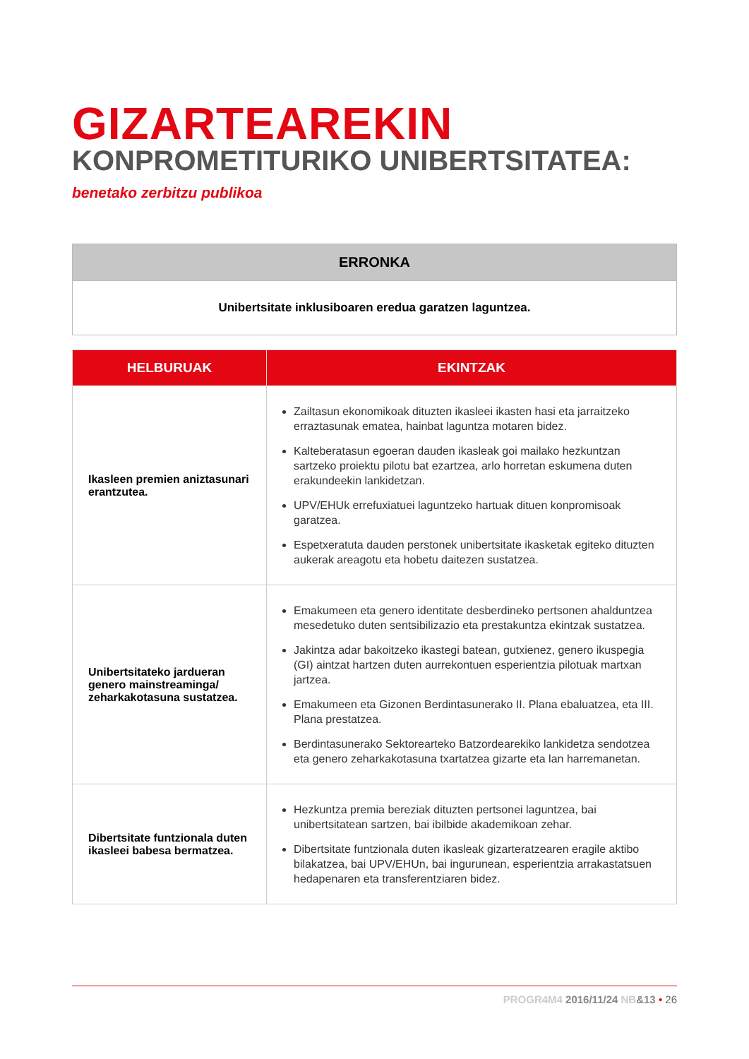GIZARTEAREKIN
KONPROMETITURIKO UNIBERTSITATEA:
benetako zerbitzu publikoa
| ERRONKA |
| --- |
| Unibertsitate inklusiboaren eredua garatzen laguntzea. |
| HELBURUAK | EKINTZAK |
| --- | --- |
| Ikasleen premien aniztasunari erantzutea. | Zailtasun ekonomikoak dituzten ikasleei ikasten hasi eta jarraitzeko erraztasunak ematea, hainbat laguntza motaren bidez. Kalteberatasun egoeran dauden ikasleak goi mailako hezkuntzan sartzeko proiektu pilotu bat ezartzea, arlo horretan eskumena duten erakundeekin lankidetzan. UPV/EHUk errefuxiatuei laguntzeko hartuak dituen konpromisoak garatzea. Espetxeratuta dauden perstonek unibertsitate ikasketak egiteko dituzten aukerak areagotu eta hobetu daitezen sustatzea. |
| Unibertsitateko jardueran genero mainstreaminga/ zeharkakotasuna sustatzea. | Emakumeen eta genero identitate desberdineko pertsonen ahalduntzea mesedetuko duten sentsibilizazio eta prestakuntza ekintzak sustatzea. Jakintza adar bakoitzeko ikastegi batean, gutxienez, genero ikuspegia (GI) aintzat hartzen duten aurrekontuen esperientzia pilotuak martxan jartzea. Emakumeen eta Gizonen Berdintasunerako II. Plana ebaluatzea, eta III. Plana prestatzea. Berdintasunerako Sektorearteko Batzordearekiko lankidetza sendotzea eta genero zeharkakotasuna txartatzea gizarte eta lan harremanetan. |
| Dibertsitate funtzionala duten ikasleei babesa bermatzea. | Hezkuntza premia bereziak dituzten pertsonei laguntzea, bai unibertsitatean sartzen, bai ibilbide akademikoan zehar. Dibertsitate funtzionala duten ikasleak gizarteratzearen eragile aktibo bilakatzea, bai UPV/EHUn, bai ingurunean, esperientzia arrakastatsuen hedapenaren eta transferentziaren bidez. |
PROGR4M4 2016/11/24 NB&13 • 26